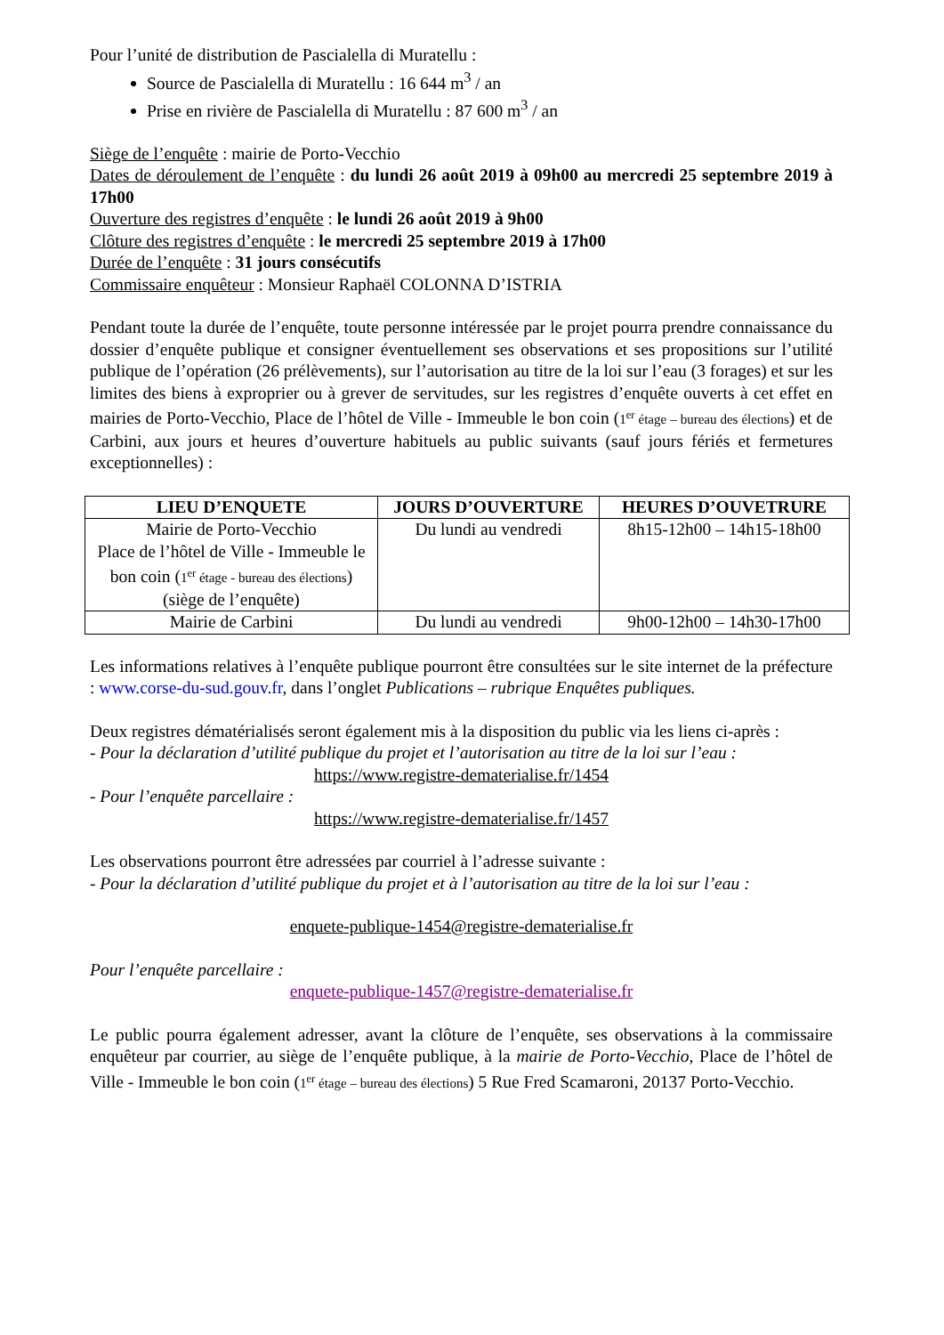Pour l’unité de distribution de Pascialella di Muratellu :
Source de Pascialella di Muratellu : 16 644 m<sup>3</sup> / an
Prise en rivière de Pascialella di Muratellu : 87 600 m<sup>3</sup> / an
Siège de l’enquête : mairie de Porto-Vecchio
Dates de déroulement de l’enquête : du lundi 26 août 2019 à 09h00 au mercredi 25 septembre 2019 à 17h00
Ouverture des registres d’enquête : le lundi 26 août 2019 à 9h00
Clôture des registres d’enquête : le mercredi 25 septembre 2019 à 17h00
Durée de l’enquête : 31 jours consécutifs
Commissaire enquêteur : Monsieur Raphaël COLONNA D’ISTRIA
Pendant toute la durée de l’enquête, toute personne intéressée par le projet pourra prendre connaissance du dossier d’enquête publique et consigner éventuellement ses observations et ses propositions sur l’utilité publique de l’opération (26 prélèvements), sur l’autorisation au titre de la loi sur l’eau (3 forages) et sur les limites des biens à exproprier ou à grever de servitudes, sur les registres d’enquête ouverts à cet effet en mairies de Porto-Vecchio, Place de l’hôtel de Ville - Immeuble le bon coin (1<sup>er</sup> étage – bureau des élections) et de Carbini, aux jours et heures d’ouverture habituels au public suivants (sauf jours fériés et fermetures exceptionnelles) :
| LIEU D’ENQUETE | JOURS D’OUVERTURE | HEURES D’OUVETRURE |
| --- | --- | --- |
| Mairie de Porto-Vecchio Place de l’hôtel de Ville - Immeuble le bon coin ( 1<sup>er</sup> étage - bureau des élections ) (siège de l’enquête) | Du lundi au vendredi | 8h15-12h00 – 14h15-18h00 |
| Mairie de Carbini | Du lundi au vendredi | 9h00-12h00 – 14h30-17h00 |
Les informations relatives à l’enquête publique pourront être consultées sur le site internet de la préfecture : www.corse-du-sud.gouv.fr, dans l’onglet Publications – rubrique Enquêtes publiques.
Deux registres dématérialisés seront également mis à la disposition du public via les liens ci-après :
- Pour la déclaration d’utilité publique du projet et l’autorisation au titre de la loi sur l’eau :
https://www.registre-dematerialise.fr/1454
- Pour l’enquête parcellaire :
https://www.registre-dematerialise.fr/1457
Les observations pourront être adressées par courriel à l’adresse suivante :
- Pour la déclaration d’utilité publique du projet et à l’autorisation au titre de la loi sur l’eau :
enquete-publique-1454@registre-dematerialise.fr
Pour l’enquête parcellaire :
enquete-publique-1457@registre-dematerialise.fr
Le public pourra également adresser, avant la clôture de l’enquête, ses observations à la commissaire enquêteur par courrier, au siège de l’enquête publique, à la mairie de Porto-Vecchio, Place de l’hôtel de Ville - Immeuble le bon coin (1<sup>er</sup> étage – bureau des élections) 5 Rue Fred Scamaroni, 20137 Porto-Vecchio.